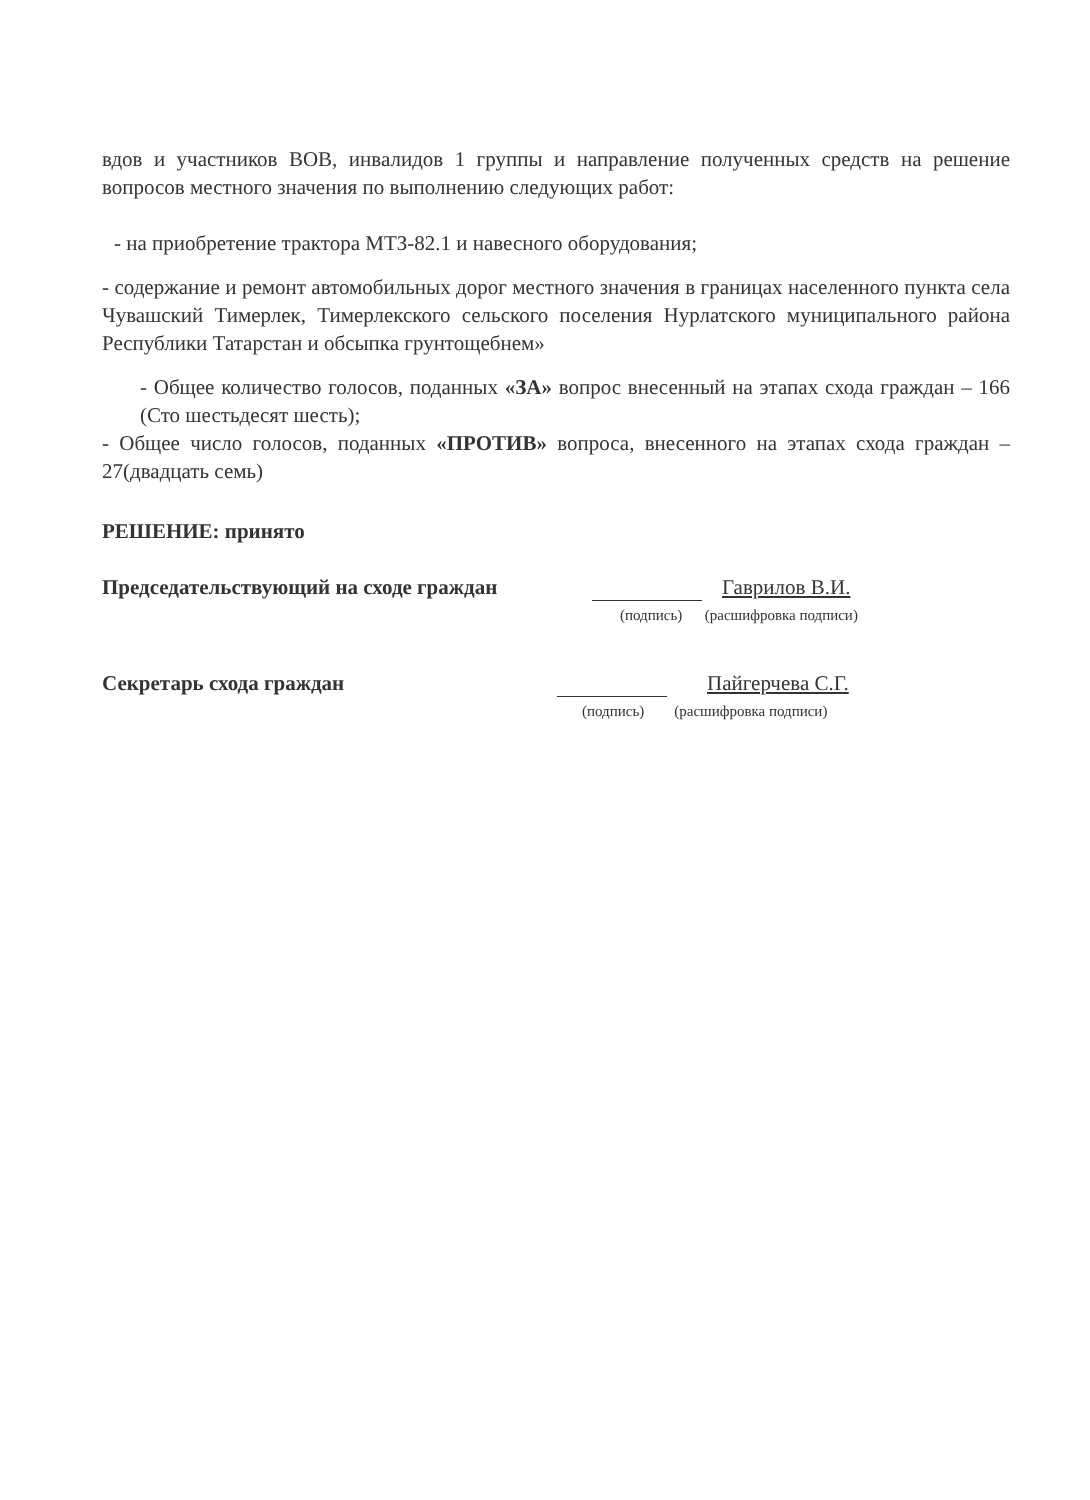вдов и участников ВОВ, инвалидов 1 группы и направление полученных средств на решение вопросов местного значения по выполнению следующих работ:
- на приобретение трактора МТЗ-82.1 и навесного оборудования;
- содержание и ремонт автомобильных дорог местного значения в границах населенного пункта села Чувашский Тимерлек, Тимерлекского сельского поселения Нурлатского муниципального района Республики Татарстан и обсыпка грунтощебнем»
- Общее количество голосов, поданных «ЗА» вопрос внесенный на этапах схода граждан – 166 (Сто шестьдесят шесть);
- Общее число голосов, поданных «ПРОТИВ» вопроса, внесенного на этапах схода граждан – 27(двадцать семь)
РЕШЕНИЕ: принято
Председательствующий на сходе граждан Гаврилов В.И.
(подпись) (расшифровка подписи)
Секретарь схода граждан Пайгерчева С.Г.
(подпись) (расшифровка подписи)